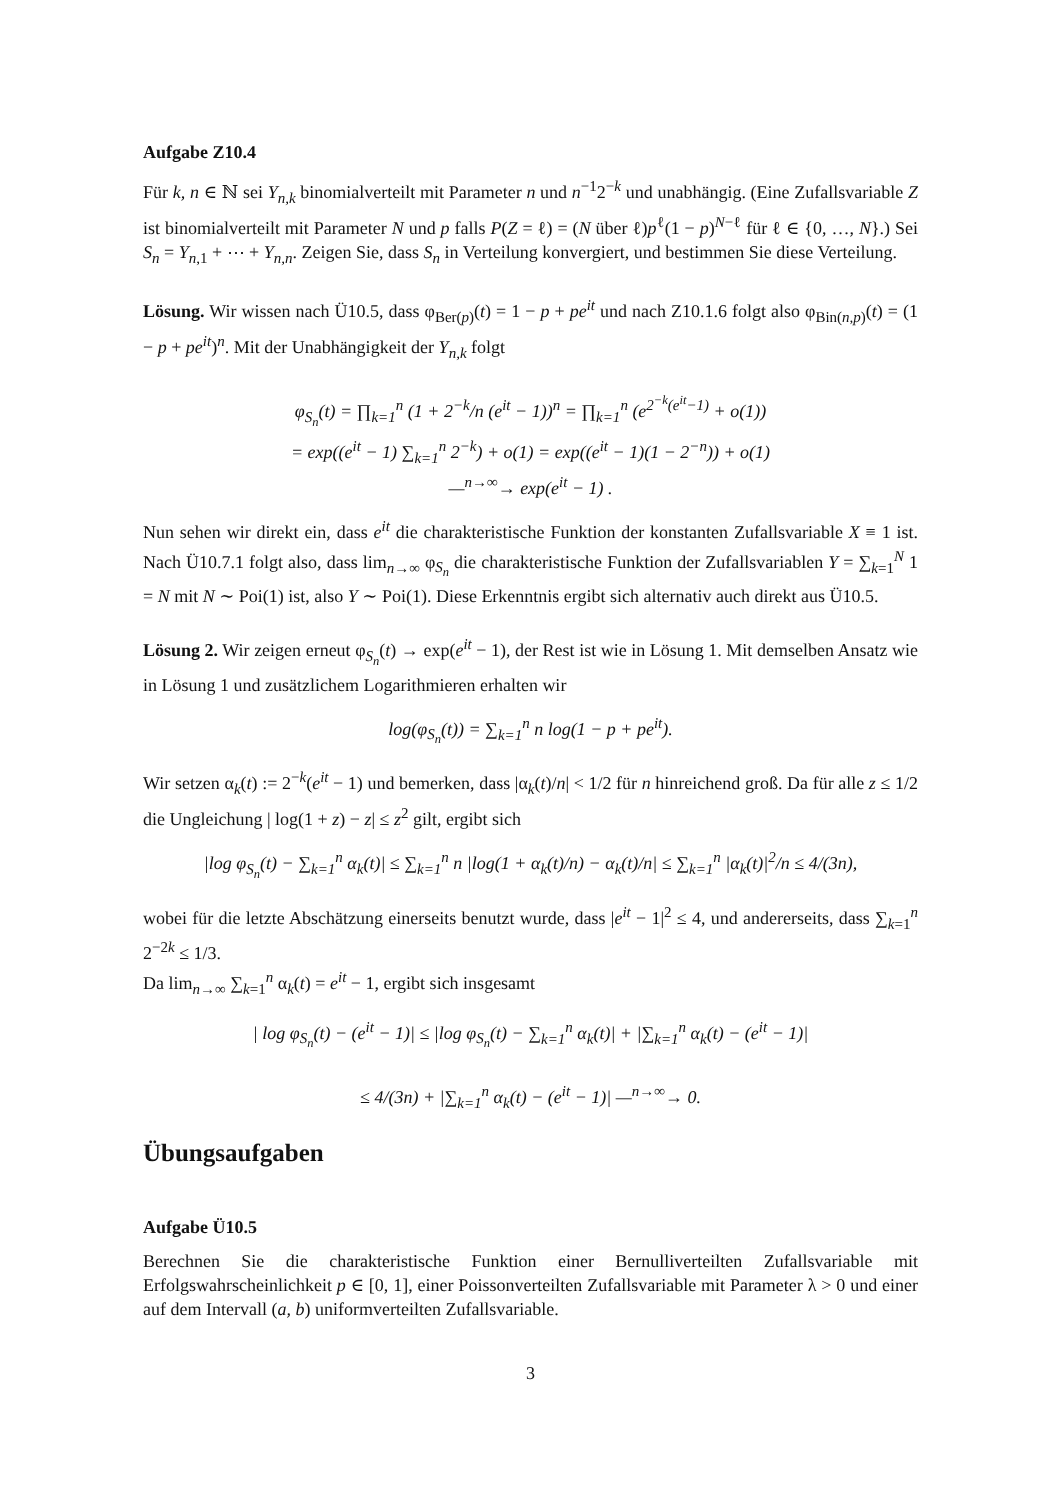Aufgabe Z10.4
Für k, n ∈ ℕ sei Y<sub>n,k</sub> binomialverteilt mit Parameter n und n<sup>−1</sup>2<sup>−k</sup> und unabhängig. (Eine Zufallsvariable Z ist binomialverteilt mit Parameter N und p falls P(Z = ℓ) = (N über ℓ)p<sup>ℓ</sup>(1 − p)<sup>N−ℓ</sup> für ℓ ∈ {0, …, N}.) Sei S<sub>n</sub> = Y<sub>n,1</sub> + ⋯ + Y<sub>n,n</sub>. Zeigen Sie, dass S<sub>n</sub> in Verteilung konvergiert, und bestimmen Sie diese Verteilung.
Lösung. Wir wissen nach Ü10.5, dass φ<sub>Ber(p)</sub>(t) = 1 − p + pe<sup>it</sup> und nach Z10.1.6 folgt also φ<sub>Bin(n,p)</sub>(t) = (1 − p + pe<sup>it</sup>)<sup>n</sup>. Mit der Unabhängigkeit der Y<sub>n,k</sub> folgt
φ<sub>S<sub>n</sub></sub>(t) = ∏<sub>k=1</sub><sup>n</sup> (1 + 2<sup>−k</sup>/n (e<sup>it</sup> − 1))<sup>n</sup> = ∏<sub>k=1</sub><sup>n</sup> (e<sup>2<sup>−k</sup>(e<sup>it</sup>−1)</sup> + o(1))
= exp((e<sup>it</sup> − 1) ∑<sub>k=1</sub><sup>n</sup> 2<sup>−k</sup>) + o(1) = exp((e<sup>it</sup> − 1)(1 − 2<sup>−n</sup>)) + o(1)
—<sup>n→∞</sup>→ exp(e<sup>it</sup> − 1) .
Nun sehen wir direkt ein, dass e<sup>it</sup> die charakteristische Funktion der konstanten Zufallsvariable X ≡ 1 ist. Nach Ü10.7.1 folgt also, dass lim<sub>n→∞</sub> φ<sub>S<sub>n</sub></sub> die charakteristische Funktion der Zufallsvariablen Y = ∑<sub>k=1</sub><sup>N</sup> 1 = N mit N ∼ Poi(1) ist, also Y ∼ Poi(1). Diese Erkenntnis ergibt sich alternativ auch direkt aus Ü10.5.
Lösung 2. Wir zeigen erneut φ<sub>S<sub>n</sub></sub>(t) → exp(e<sup>it</sup> − 1), der Rest ist wie in Lösung 1. Mit demselben Ansatz wie in Lösung 1 und zusätzlichem Logarithmieren erhalten wir
log(φ<sub>S<sub>n</sub></sub>(t)) = ∑<sub>k=1</sub><sup>n</sup> n log(1 − p + pe<sup>it</sup>).
Wir setzen α<sub>k</sub>(t) := 2<sup>−k</sup>(e<sup>it</sup> − 1) und bemerken, dass |α<sub>k</sub>(t)/n| < 1/2 für n hinreichend groß. Da für alle z ≤ 1/2 die Ungleichung | log(1 + z) − z| ≤ z<sup>2</sup> gilt, ergibt sich
|log φ<sub>S<sub>n</sub></sub>(t) − ∑<sub>k=1</sub><sup>n</sup> α<sub>k</sub>(t)| ≤ ∑<sub>k=1</sub><sup>n</sup> n |log(1 + α<sub>k</sub>(t)/n) − α<sub>k</sub>(t)/n| ≤ ∑<sub>k=1</sub><sup>n</sup> |α<sub>k</sub>(t)|<sup>2</sup>/n ≤ 4/(3n),
wobei für die letzte Abschätzung einerseits benutzt wurde, dass |e<sup>it</sup> − 1|<sup>2</sup> ≤ 4, und andererseits, dass ∑<sub>k=1</sub><sup>n</sup> 2<sup>−2k</sup> ≤ 1/3.
Da lim<sub>n→∞</sub> ∑<sub>k=1</sub><sup>n</sup> α<sub>k</sub>(t) = e<sup>it</sup> − 1, ergibt sich insgesamt
| log φ<sub>S<sub>n</sub></sub>(t) − (e<sup>it</sup> − 1)| ≤ |log φ<sub>S<sub>n</sub></sub>(t) − ∑<sub>k=1</sub><sup>n</sup> α<sub>k</sub>(t)| + |∑<sub>k=1</sub><sup>n</sup> α<sub>k</sub>(t) − (e<sup>it</sup> − 1)|
≤ 4/(3n) + |∑<sub>k=1</sub><sup>n</sup> α<sub>k</sub>(t) − (e<sup>it</sup> − 1)| —<sup>n→∞</sup>→ 0.
Übungsaufgaben
Aufgabe Ü10.5
Berechnen Sie die charakteristische Funktion einer Bernulliverteilten Zufallsvariable mit Erfolgswahrscheinlichkeit p ∈ [0, 1], einer Poissonverteilten Zufallsvariable mit Parameter λ > 0 und einer auf dem Intervall (a, b) uniformverteilten Zufallsvariable.
3